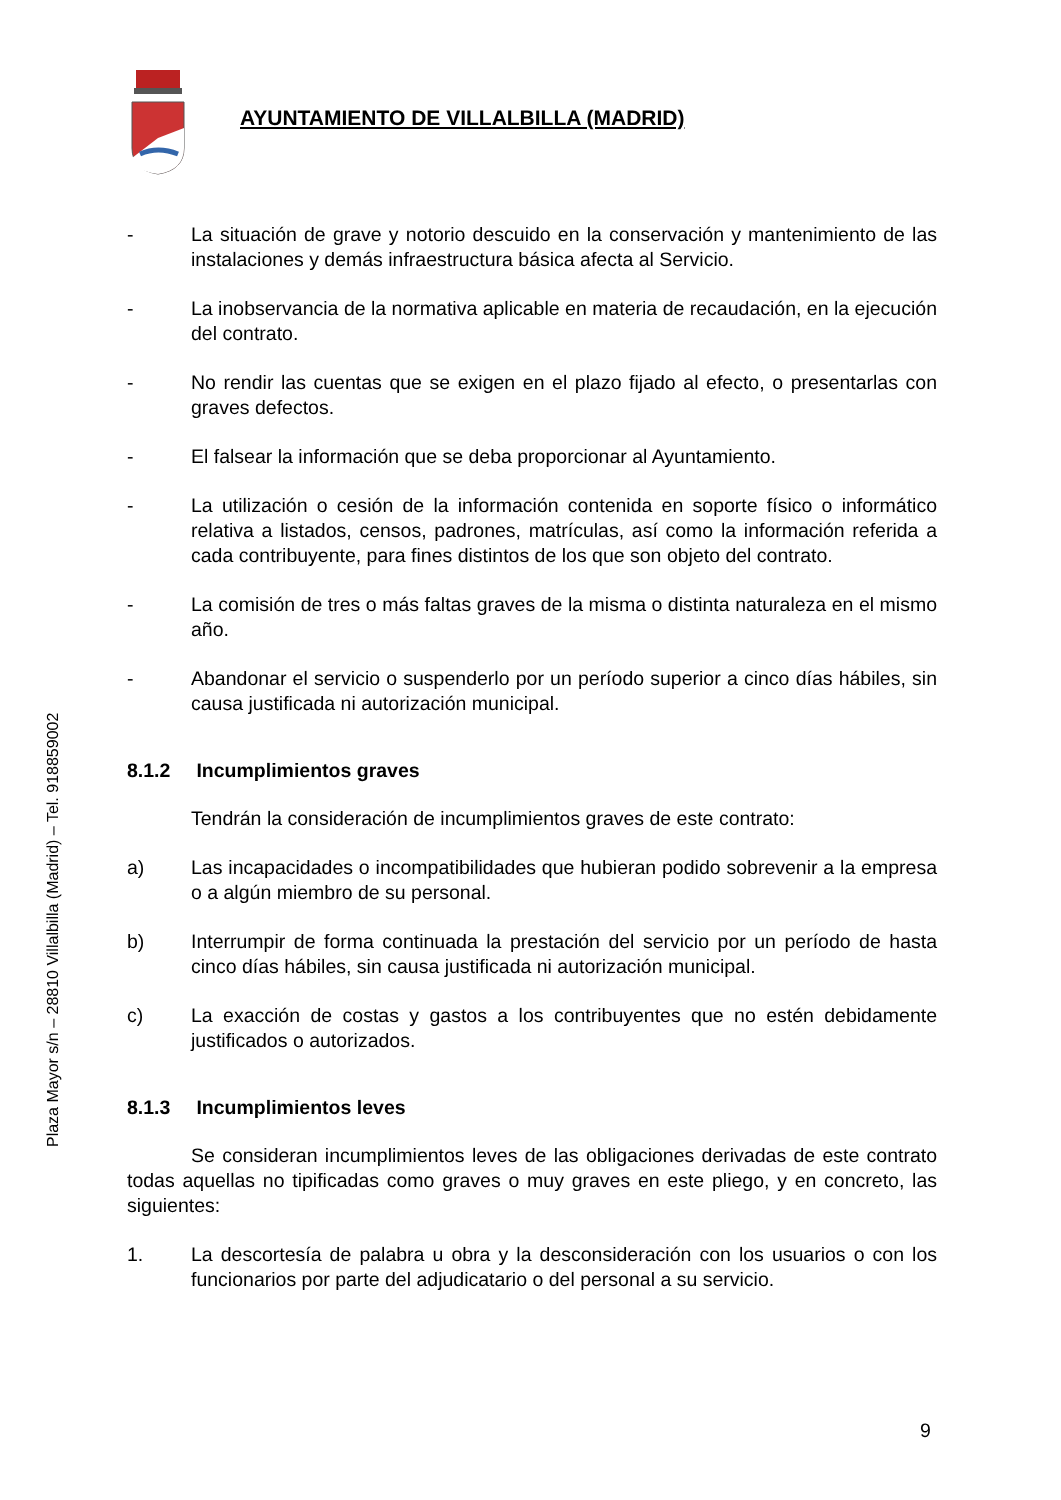AYUNTAMIENTO DE VILLALBILLA (MADRID)
Plaza Mayor s/n – 28810 Villalbilla (Madrid) – Tel. 918859002
- La situación de grave y notorio descuido en la conservación y mantenimiento de las instalaciones y demás infraestructura básica afecta al Servicio.
- La inobservancia de la normativa aplicable en materia de recaudación, en la ejecución del contrato.
- No rendir las cuentas que se exigen en el plazo fijado al efecto, o presentarlas con graves defectos.
- El falsear la información que se deba proporcionar al Ayuntamiento.
- La utilización o cesión de la información contenida en soporte físico o informático relativa a listados, censos, padrones, matrículas, así como la información referida a cada contribuyente, para fines distintos de los que son objeto del contrato.
- La comisión de tres o más faltas graves de la misma o distinta naturaleza en el mismo año.
- Abandonar el servicio o suspenderlo por un período superior a cinco días hábiles, sin causa justificada ni autorización municipal.
8.1.2 Incumplimientos graves
Tendrán la consideración de incumplimientos graves de este contrato:
a) Las incapacidades o incompatibilidades que hubieran podido sobrevenir a la empresa o a algún miembro de su personal.
b) Interrumpir de forma continuada la prestación del servicio por un período de hasta cinco días hábiles, sin causa justificada ni autorización municipal.
c) La exacción de costas y gastos a los contribuyentes que no estén debidamente justificados o autorizados.
8.1.3 Incumplimientos leves
Se consideran incumplimientos leves de las obligaciones derivadas de este contrato todas aquellas no tipificadas como graves o muy graves en este pliego, y en concreto, las siguientes:
1. La descortesía de palabra u obra y la desconsideración con los usuarios o con los funcionarios por parte del adjudicatario o del personal a su servicio.
9